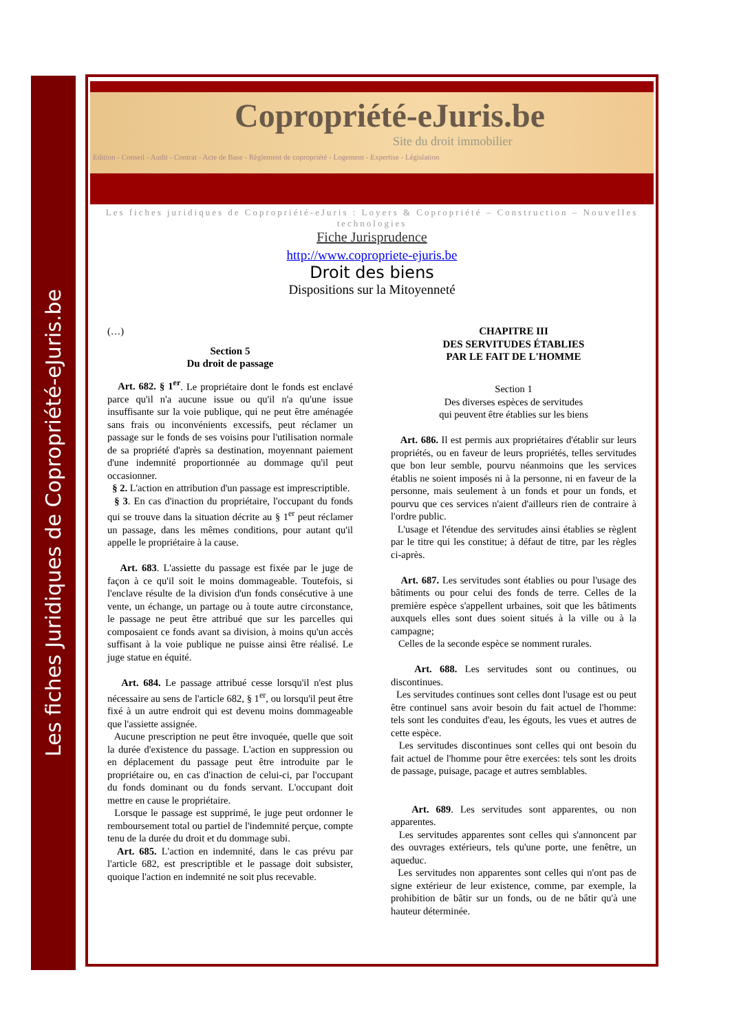Les fiches Juridiques de Copropriété-eJuris.be
Copropriété-eJuris.be
Site du droit immobilier
Edition - Conseil - Audit - Contrat - Acte de Base - Règlement de copropriété - Logement - Expertise - Législation
Les fiches juridiques de Copropriété-eJuris : Loyers & Copropriété – Construction – Nouvelles technologies
Fiche Jurisprudence
http://www.copropriete-ejuris.be
Droit des biens
Dispositions sur la Mitoyenneté
(…)
Section 5
Du droit de passage
Art. 682. § 1<sup>er</sup>. Le propriétaire dont le fonds est enclavé parce qu'il n'a aucune issue ou qu'il n'a qu'une issue insuffisante sur la voie publique, qui ne peut être aménagée sans frais ou inconvénients excessifs, peut réclamer un passage sur le fonds de ses voisins pour l'utilisation normale de sa propriété d'après sa destination, moyennant paiement d'une indemnité proportionnée au dommage qu'il peut occasionner.
§ 2. L'action en attribution d'un passage est imprescriptible.
§ 3. En cas d'inaction du propriétaire, l'occupant du fonds qui se trouve dans la situation décrite au § 1<sup>er</sup> peut réclamer un passage, dans les mêmes conditions, pour autant qu'il appelle le propriétaire à la cause.
Art. 683. L'assiette du passage est fixée par le juge de façon à ce qu'il soit le moins dommageable. Toutefois, si l'enclave résulte de la division d'un fonds consécutive à une vente, un échange, un partage ou à toute autre circonstance, le passage ne peut être attribué que sur les parcelles qui composaient ce fonds avant sa division, à moins qu'un accès suffisant à la voie publique ne puisse ainsi être réalisé. Le juge statue en équité.
Art. 684. Le passage attribué cesse lorsqu'il n'est plus nécessaire au sens de l'article 682, § 1<sup>er</sup>, ou lorsqu'il peut être fixé à un autre endroit qui est devenu moins dommageable que l'assiette assignée.
Aucune prescription ne peut être invoquée, quelle que soit la durée d'existence du passage. L'action en suppression ou en déplacement du passage peut être introduite par le propriétaire ou, en cas d'inaction de celui-ci, par l'occupant du fonds dominant ou du fonds servant. L'occupant doit mettre en cause le propriétaire.
Lorsque le passage est supprimé, le juge peut ordonner le remboursement total ou partiel de l'indemnité perçue, compte tenu de la durée du droit et du dommage subi.
Art. 685. L'action en indemnité, dans le cas prévu par l'article 682, est prescriptible et le passage doit subsister, quoique l'action en indemnité ne soit plus recevable.
CHAPITRE III
DES SERVITUDES ÉTABLIES
PAR LE FAIT DE L'HOMME
Section 1
Des diverses espèces de servitudes
qui peuvent être établies sur les biens
Art. 686. Il est permis aux propriétaires d'établir sur leurs propriétés, ou en faveur de leurs propriétés, telles servitudes que bon leur semble, pourvu néanmoins que les services établis ne soient imposés ni à la personne, ni en faveur de la personne, mais seulement à un fonds et pour un fonds, et pourvu que ces services n'aient d'ailleurs rien de contraire à l'ordre public.
L'usage et l'étendue des servitudes ainsi établies se règlent par le titre qui les constitue; à défaut de titre, par les règles ci-après.
Art. 687. Les servitudes sont établies ou pour l'usage des bâtiments ou pour celui des fonds de terre. Celles de la première espèce s'appellent urbaines, soit que les bâtiments auxquels elles sont dues soient situés à la ville ou à la campagne;
Celles de la seconde espèce se nomment rurales.
Art. 688. Les servitudes sont ou continues, ou discontinues.
Les servitudes continues sont celles dont l'usage est ou peut être continuel sans avoir besoin du fait actuel de l'homme: tels sont les conduites d'eau, les égouts, les vues et autres de cette espèce.
Les servitudes discontinues sont celles qui ont besoin du fait actuel de l'homme pour être exercées: tels sont les droits de passage, puisage, pacage et autres semblables.
Art. 689. Les servitudes sont apparentes, ou non apparentes.
Les servitudes apparentes sont celles qui s'annoncent par des ouvrages extérieurs, tels qu'une porte, une fenêtre, un aqueduc.
Les servitudes non apparentes sont celles qui n'ont pas de signe extérieur de leur existence, comme, par exemple, la prohibition de bâtir sur un fonds, ou de ne bâtir qu'à une hauteur déterminée.